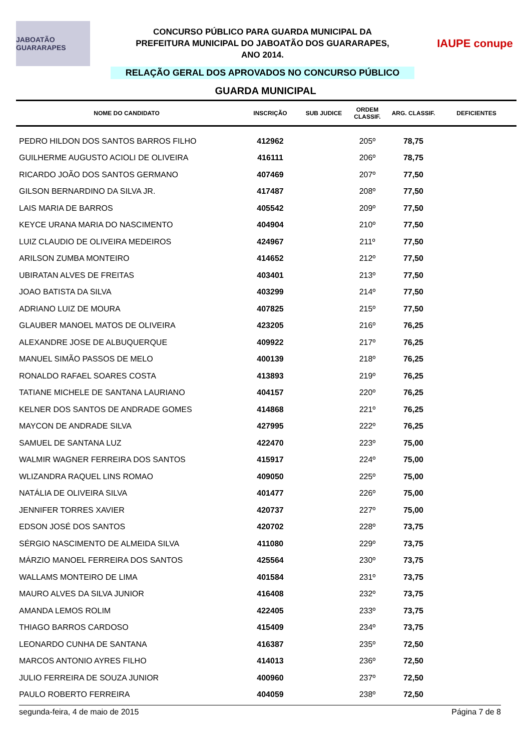JABOATÃO GUARARAPES
CONCURSO PÚBLICO PARA GUARDA MUNICIPAL DA
PREFEITURA MUNICIPAL DO JABOATÃO DOS GUARARAPES,
ANO 2014.
RELAÇÃO GERAL DOS APROVADOS NO CONCURSO PÚBLICO
IAUPE conupe
GUARDA MUNICIPAL
| NOME DO CANDIDATO | INSCRIÇÃO | SUB JUDICE | ORDEM CLASSIF. | ARG. CLASSIF. | DEFICIENTES |
| --- | --- | --- | --- | --- | --- |
| PEDRO HILDON DOS SANTOS BARROS FILHO | 412962 | | 205º | 78,75 | |
| GUILHERME AUGUSTO ACIOLI DE OLIVEIRA | 416111 | | 206º | 78,75 | |
| RICARDO JOÃO DOS SANTOS GERMANO | 407469 | | 207º | 77,50 | |
| GILSON BERNARDINO DA SILVA JR. | 417487 | | 208º | 77,50 | |
| LAIS MARIA DE BARROS | 405542 | | 209º | 77,50 | |
| KEYCE URANA MARIA DO NASCIMENTO | 404904 | | 210º | 77,50 | |
| LUIZ CLAUDIO DE OLIVEIRA MEDEIROS | 424967 | | 211º | 77,50 | |
| ARILSON ZUMBA MONTEIRO | 414652 | | 212º | 77,50 | |
| UBIRATAN ALVES DE FREITAS | 403401 | | 213º | 77,50 | |
| JOAO BATISTA DA SILVA | 403299 | | 214º | 77,50 | |
| ADRIANO LUIZ DE MOURA | 407825 | | 215º | 77,50 | |
| GLAUBER MANOEL MATOS DE OLIVEIRA | 423205 | | 216º | 76,25 | |
| ALEXANDRE JOSE DE ALBUQUERQUE | 409922 | | 217º | 76,25 | |
| MANUEL SIMÃO PASSOS DE MELO | 400139 | | 218º | 76,25 | |
| RONALDO RAFAEL SOARES COSTA | 413893 | | 219º | 76,25 | |
| TATIANE MICHELE DE SANTANA LAURIANO | 404157 | | 220º | 76,25 | |
| KELNER DOS SANTOS DE ANDRADE GOMES | 414868 | | 221º | 76,25 | |
| MAYCON DE ANDRADE SILVA | 427995 | | 222º | 76,25 | |
| SAMUEL DE SANTANA LUZ | 422470 | | 223º | 75,00 | |
| WALMIR WAGNER FERREIRA DOS SANTOS | 415917 | | 224º | 75,00 | |
| WLIZANDRA RAQUEL LINS ROMAO | 409050 | | 225º | 75,00 | |
| NATÁLIA DE OLIVEIRA SILVA | 401477 | | 226º | 75,00 | |
| JENNIFER TORRES XAVIER | 420737 | | 227º | 75,00 | |
| EDSON JOSÉ DOS SANTOS | 420702 | | 228º | 73,75 | |
| SÉRGIO NASCIMENTO DE ALMEIDA SILVA | 411080 | | 229º | 73,75 | |
| MÁRZIO MANOEL FERREIRA DOS SANTOS | 425564 | | 230º | 73,75 | |
| WALLAMS MONTEIRO DE LIMA | 401584 | | 231º | 73,75 | |
| MAURO ALVES DA SILVA JUNIOR | 416408 | | 232º | 73,75 | |
| AMANDA LEMOS ROLIM | 422405 | | 233º | 73,75 | |
| THIAGO BARROS CARDOSO | 415409 | | 234º | 73,75 | |
| LEONARDO CUNHA DE SANTANA | 416387 | | 235º | 72,50 | |
| MARCOS ANTONIO AYRES FILHO | 414013 | | 236º | 72,50 | |
| JULIO FERREIRA DE SOUZA JUNIOR | 400960 | | 237º | 72,50 | |
| PAULO ROBERTO FERREIRA | 404059 | | 238º | 72,50 | |
segunda-feira, 4 de maio de 2015 Página 7 de 8